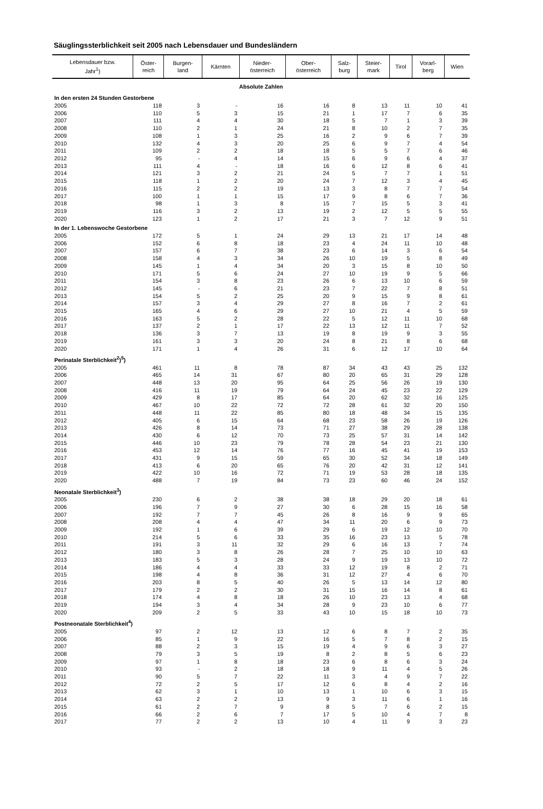Säuglingssterblichkeit seit 2005 nach Lebensdauer und Bundesländern
| Lebensdauer bzw. Jahr<sup>1</sup>) | Öster- reich | Burgen- land | Kärnten | Nieder- österreich | Ober- österreich | Salz- burg | Steier- mark | Tirol | Vorarl- berg | Wien |
| --- | --- | --- | --- | --- | --- | --- | --- | --- | --- | --- |
| Absolute Zahlen | | | | | | | | | | |
| In den ersten 24 Stunden Gestorbene | | | | | | | | | | |
| 2005 | 118 | 3 | - | 16 | 16 | 8 | 13 | 11 | 10 | 41 |
| 2006 | 110 | 5 | 3 | 15 | 21 | 1 | 17 | 7 | 6 | 35 |
| 2007 | 111 | 4 | 4 | 30 | 18 | 5 | 7 | 1 | 3 | 39 |
| 2008 | 110 | 2 | 1 | 24 | 21 | 8 | 10 | 2 | 7 | 35 |
| 2009 | 108 | 1 | 3 | 25 | 16 | 2 | 9 | 6 | 7 | 39 |
| 2010 | 132 | 4 | 3 | 20 | 25 | 6 | 9 | 7 | 4 | 54 |
| 2011 | 109 | 2 | 2 | 18 | 18 | 5 | 5 | 7 | 6 | 46 |
| 2012 | 95 | - | 4 | 14 | 15 | 6 | 9 | 6 | 4 | 37 |
| 2013 | 111 | 4 | - | 18 | 16 | 6 | 12 | 8 | 6 | 41 |
| 2014 | 121 | 3 | 2 | 21 | 24 | 5 | 7 | 7 | 1 | 51 |
| 2015 | 118 | 1 | 2 | 20 | 24 | 7 | 12 | 3 | 4 | 45 |
| 2016 | 115 | 2 | 2 | 19 | 13 | 3 | 8 | 7 | 7 | 54 |
| 2017 | 100 | 1 | 1 | 15 | 17 | 9 | 8 | 6 | 7 | 36 |
| 2018 | 98 | 1 | 3 | 8 | 15 | 7 | 15 | 5 | 3 | 41 |
| 2019 | 116 | 3 | 2 | 13 | 19 | 2 | 12 | 5 | 5 | 55 |
| 2020 | 123 | 1 | 2 | 17 | 21 | 3 | 7 | 12 | 9 | 51 |
| In der 1. Lebenswoche Gestorbene | | | | | | | | | | |
| 2005 | 172 | 5 | 1 | 24 | 29 | 13 | 21 | 17 | 14 | 48 |
| 2006 | 152 | 6 | 8 | 18 | 23 | 4 | 24 | 11 | 10 | 48 |
| 2007 | 157 | 6 | 7 | 38 | 23 | 6 | 14 | 3 | 6 | 54 |
| 2008 | 158 | 4 | 3 | 34 | 26 | 10 | 19 | 5 | 8 | 49 |
| 2009 | 145 | 1 | 4 | 34 | 20 | 3 | 15 | 8 | 10 | 50 |
| 2010 | 171 | 5 | 6 | 24 | 27 | 10 | 19 | 9 | 5 | 66 |
| 2011 | 154 | 3 | 8 | 23 | 26 | 6 | 13 | 10 | 6 | 59 |
| 2012 | 145 | - | 6 | 21 | 23 | 7 | 22 | 7 | 8 | 51 |
| 2013 | 154 | 5 | 2 | 25 | 20 | 9 | 15 | 9 | 8 | 61 |
| 2014 | 157 | 3 | 4 | 29 | 27 | 8 | 16 | 7 | 2 | 61 |
| 2015 | 165 | 4 | 6 | 29 | 27 | 10 | 21 | 4 | 5 | 59 |
| 2016 | 163 | 5 | 2 | 28 | 22 | 5 | 12 | 11 | 10 | 68 |
| 2017 | 137 | 2 | 1 | 17 | 22 | 13 | 12 | 11 | 7 | 52 |
| 2018 | 136 | 3 | 7 | 13 | 19 | 8 | 19 | 9 | 3 | 55 |
| 2019 | 161 | 3 | 3 | 20 | 24 | 8 | 21 | 8 | 6 | 68 |
| 2020 | 171 | 1 | 4 | 26 | 31 | 6 | 12 | 17 | 10 | 64 |
| Perinatale Sterblichkeit<sup>2</sup>)<sup>5</sup>) | | | | | | | | | | |
| 2005 | 461 | 11 | 8 | 78 | 87 | 34 | 43 | 43 | 25 | 132 |
| 2006 | 465 | 14 | 31 | 67 | 80 | 20 | 65 | 31 | 29 | 128 |
| 2007 | 448 | 13 | 20 | 95 | 64 | 25 | 56 | 26 | 19 | 130 |
| 2008 | 416 | 11 | 19 | 79 | 64 | 24 | 45 | 23 | 22 | 129 |
| 2009 | 429 | 8 | 17 | 85 | 64 | 20 | 62 | 32 | 16 | 125 |
| 2010 | 467 | 10 | 22 | 72 | 72 | 28 | 61 | 32 | 20 | 150 |
| 2011 | 448 | 11 | 22 | 85 | 80 | 18 | 48 | 34 | 15 | 135 |
| 2012 | 405 | 6 | 15 | 64 | 68 | 23 | 58 | 26 | 19 | 126 |
| 2013 | 426 | 8 | 14 | 73 | 71 | 27 | 38 | 29 | 28 | 138 |
| 2014 | 430 | 6 | 12 | 70 | 73 | 25 | 57 | 31 | 14 | 142 |
| 2015 | 446 | 10 | 23 | 79 | 78 | 28 | 54 | 23 | 21 | 130 |
| 2016 | 453 | 12 | 14 | 76 | 77 | 16 | 45 | 41 | 19 | 153 |
| 2017 | 431 | 9 | 15 | 59 | 65 | 30 | 52 | 34 | 18 | 149 |
| 2018 | 413 | 6 | 20 | 65 | 76 | 20 | 42 | 31 | 12 | 141 |
| 2019 | 422 | 10 | 16 | 72 | 71 | 19 | 53 | 28 | 18 | 135 |
| 2020 | 488 | 7 | 19 | 84 | 73 | 23 | 60 | 46 | 24 | 152 |
| Neonatale Sterblichkeit<sup>3</sup>) | | | | | | | | | | |
| 2005 | 230 | 6 | 2 | 38 | 38 | 18 | 29 | 20 | 18 | 61 |
| 2006 | 196 | 7 | 9 | 27 | 30 | 6 | 28 | 15 | 16 | 58 |
| 2007 | 192 | 7 | 7 | 45 | 26 | 8 | 16 | 9 | 9 | 65 |
| 2008 | 208 | 4 | 4 | 47 | 34 | 11 | 20 | 6 | 9 | 73 |
| 2009 | 192 | 1 | 6 | 39 | 29 | 6 | 19 | 12 | 10 | 70 |
| 2010 | 214 | 5 | 6 | 33 | 35 | 16 | 23 | 13 | 5 | 78 |
| 2011 | 191 | 3 | 11 | 32 | 29 | 6 | 16 | 13 | 7 | 74 |
| 2012 | 180 | 3 | 8 | 26 | 28 | 7 | 25 | 10 | 10 | 63 |
| 2013 | 183 | 5 | 3 | 28 | 24 | 9 | 19 | 13 | 10 | 72 |
| 2014 | 186 | 4 | 4 | 33 | 33 | 12 | 19 | 8 | 2 | 71 |
| 2015 | 198 | 4 | 8 | 36 | 31 | 12 | 27 | 4 | 6 | 70 |
| 2016 | 203 | 8 | 5 | 40 | 26 | 5 | 13 | 14 | 12 | 80 |
| 2017 | 179 | 2 | 2 | 30 | 31 | 15 | 16 | 14 | 8 | 61 |
| 2018 | 174 | 4 | 8 | 18 | 26 | 10 | 23 | 13 | 4 | 68 |
| 2019 | 194 | 3 | 4 | 34 | 28 | 9 | 23 | 10 | 6 | 77 |
| 2020 | 209 | 2 | 5 | 33 | 43 | 10 | 15 | 18 | 10 | 73 |
| Postneonatale Sterblichkeit<sup>4</sup>) | | | | | | | | | | |
| 2005 | 97 | 2 | 12 | 13 | 12 | 6 | 8 | 7 | 2 | 35 |
| 2006 | 85 | 1 | 9 | 22 | 16 | 5 | 7 | 8 | 2 | 15 |
| 2007 | 88 | 2 | 3 | 15 | 19 | 4 | 9 | 6 | 3 | 27 |
| 2008 | 79 | 3 | 5 | 19 | 8 | 2 | 8 | 5 | 6 | 23 |
| 2009 | 97 | 1 | 8 | 18 | 23 | 6 | 8 | 6 | 3 | 24 |
| 2010 | 93 | - | 2 | 18 | 18 | 9 | 11 | 4 | 5 | 26 |
| 2011 | 90 | 5 | 7 | 22 | 11 | 3 | 4 | 9 | 7 | 22 |
| 2012 | 72 | 2 | 5 | 17 | 12 | 6 | 8 | 4 | 2 | 16 |
| 2013 | 62 | 3 | 1 | 10 | 13 | 1 | 10 | 6 | 3 | 15 |
| 2014 | 63 | 2 | 2 | 13 | 9 | 3 | 11 | 6 | 1 | 16 |
| 2015 | 61 | 2 | 7 | 9 | 8 | 5 | 7 | 6 | 2 | 15 |
| 2016 | 66 | 2 | 6 | 7 | 17 | 5 | 10 | 4 | 7 | 8 |
| 2017 | 77 | 2 | 2 | 13 | 10 | 4 | 11 | 9 | 3 | 23 |